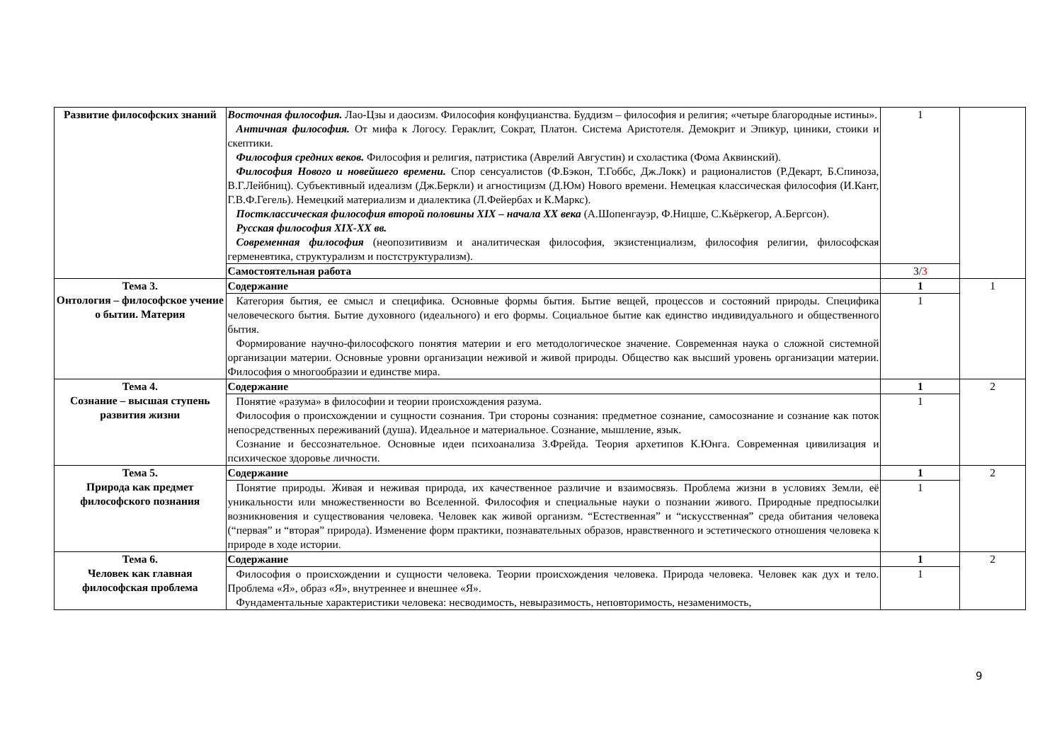| Развитие философских знаний | Восточная философия. Лао-Цзы и даосизм. Философия конфуцианства. Буддизм – философия и религия; «четыре благородные истины». Античная философия. От мифа к Логосу. Гераклит, Сократ, Платон. Система Аристотеля. Демокрит и Эпикур, циники, стоики и скептики. Философия средних веков. Философия и религия, патристика (Аврелий Августин) и схоластика (Фома Аквинский). Философия Нового и новейшего времени. Спор сенсуалистов (Ф.Бэкон, Т.Гоббс, Дж.Локк) и рационалистов (Р.Декарт, Б.Спиноза, В.Г.Лейбниц). Субъективный идеализм (Дж.Беркли) и агностицизм (Д.Юм) Нового времени. Немецкая классическая философия (И.Кант, Г.В.Ф.Гегель). Немецкий материализм и диалектика (Л.Фейербах и К.Маркс). Постклассическая философия второй половины XIX – начала XX века (А.Шопенгауэр, Ф.Ницше, С.Кьёркегор, А.Бергсон). Русская философия XIX-XX вв. Современная философия (неопозитивизм и аналитическая философия, экзистенциализм, философия религии, философская герменевтика, структурализм и постструктурализм). | 1 | |
| | Самостоятельная работа | 3/ 3 | |
| Тема 3. Онтология – философское учение о бытии. Материя | Содержание | 1 | 1 |
| | Категория бытия, ее смысл и специфика. Основные формы бытия. Бытие вещей, процессов и состояний природы. Специфика человеческого бытия. Бытие духовного (идеального) и его формы. Социальное бытие как единство индивидуального и общественного бытия. Формирование научно-философского понятия материи и его методологическое значение. Современная наука о сложной системной организации материи. Основные уровни организации неживой и живой природы. Общество как высший уровень организации материи. Философия о многообразии и единстве мира. | 1 | |
| Тема 4. Сознание – высшая ступень развития жизни | Содержание | 1 | 2 |
| | Понятие «разума» в философии и теории происхождения разума. Философия о происхождении и сущности сознания. Три стороны сознания: предметное сознание, самосознание и сознание как поток непосредственных переживаний (душа). Идеальное и материальное. Сознание, мышление, язык. Сознание и бессознательное. Основные идеи психоанализа З.Фрейда. Теория архетипов К.Юнга. Современная цивилизация и психическое здоровье личности. | 1 | |
| Тема 5. Природа как предмет философского познания | Содержание | 1 | 2 |
| | Понятие природы. Живая и неживая природа, их качественное различие и взаимосвязь. Проблема жизни в условиях Земли, её уникальности или множественности во Вселенной. Философия и специальные науки о познании живого. Природные предпосылки возникновения и существования человека. Человек как живой организм. “Естественная” и “искусственная” среда обитания человека (“первая” и “вторая” природа). Изменение форм практики, познавательных образов, нравственного и эстетического отношения человека к природе в ходе истории. | 1 | |
| Тема 6. Человек как главная философская проблема | Содержание | 1 | 2 |
| | Философия о происхождении и сущности человека. Теории происхождения человека. Природа человека. Человек как дух и тело. Проблема «Я», образ «Я», внутреннее и внешнее «Я». Фундаментальные характеристики человека: несводимость, невыразимость, неповторимость, незаменимость, | 1 | |
9